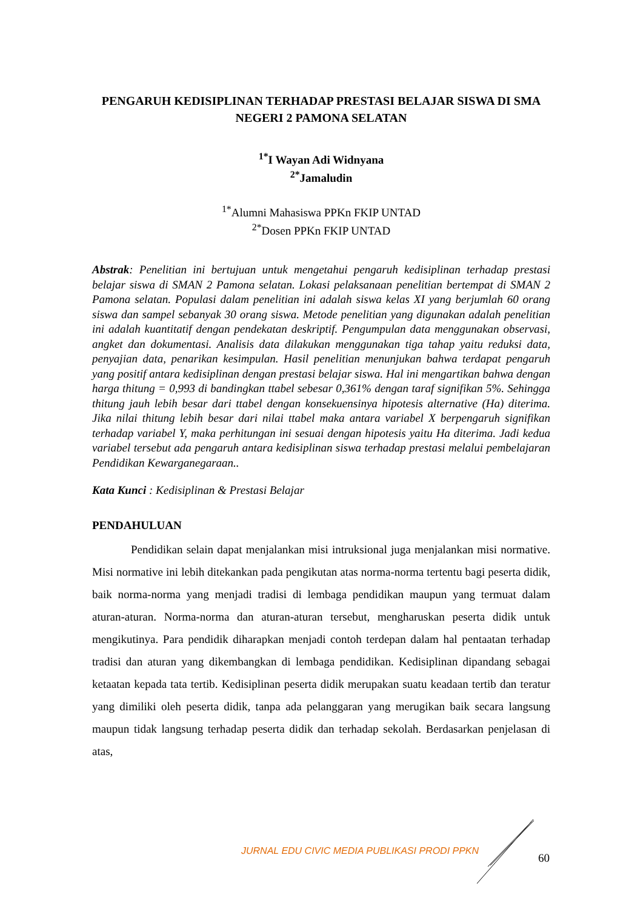PENGARUH KEDISIPLINAN TERHADAP PRESTASI BELAJAR SISWA DI SMA NEGERI 2 PAMONA SELATAN
<sup>1*</sup>I Wayan Adi Widnyana
<sup>2*</sup>Jamaludin
<sup>1*</sup>Alumni Mahasiswa PPKn FKIP UNTAD
<sup>2*</sup>Dosen PPKn FKIP UNTAD
Abstrak: Penelitian ini bertujuan untuk mengetahui pengaruh kedisiplinan terhadap prestasi belajar siswa di SMAN 2 Pamona selatan. Lokasi pelaksanaan penelitian bertempat di SMAN 2 Pamona selatan. Populasi dalam penelitian ini adalah siswa kelas XI yang berjumlah 60 orang siswa dan sampel sebanyak 30 orang siswa. Metode penelitian yang digunakan adalah penelitian ini adalah kuantitatif dengan pendekatan deskriptif. Pengumpulan data menggunakan observasi, angket dan dokumentasi. Analisis data dilakukan menggunakan tiga tahap yaitu reduksi data, penyajian data, penarikan kesimpulan. Hasil penelitian menunjukan bahwa terdapat pengaruh yang positif antara kedisiplinan dengan prestasi belajar siswa. Hal ini mengartikan bahwa dengan harga thitung = 0,993 di bandingkan ttabel sebesar 0,361% dengan taraf signifikan 5%. Sehingga thitung jauh lebih besar dari ttabel dengan konsekuensinya hipotesis alternative (Ha) diterima. Jika nilai thitung lebih besar dari nilai ttabel maka antara variabel X berpengaruh signifikan terhadap variabel Y, maka perhitungan ini sesuai dengan hipotesis yaitu Ha diterima. Jadi kedua variabel tersebut ada pengaruh antara kedisiplinan siswa terhadap prestasi melalui pembelajaran Pendidikan Kewarganegaraan..
Kata Kunci : Kedisiplinan & Prestasi Belajar
PENDAHULUAN
Pendidikan selain dapat menjalankan misi intruksional juga menjalankan misi normative. Misi normative ini lebih ditekankan pada pengikutan atas norma-norma tertentu bagi peserta didik, baik norma-norma yang menjadi tradisi di lembaga pendidikan maupun yang termuat dalam aturan-aturan. Norma-norma dan aturan-aturan tersebut, mengharuskan peserta didik untuk mengikutinya. Para pendidik diharapkan menjadi contoh terdepan dalam hal pentaatan terhadap tradisi dan aturan yang dikembangkan di lembaga pendidikan. Kedisiplinan dipandang sebagai ketaatan kepada tata tertib. Kedisiplinan peserta didik merupakan suatu keadaan tertib dan teratur yang dimiliki oleh peserta didik, tanpa ada pelanggaran yang merugikan baik secara langsung maupun tidak langsung terhadap peserta didik dan terhadap sekolah. Berdasarkan penjelasan di atas,
JURNAL EDU CIVIC MEDIA PUBLIKASI PRODI PPKN
60